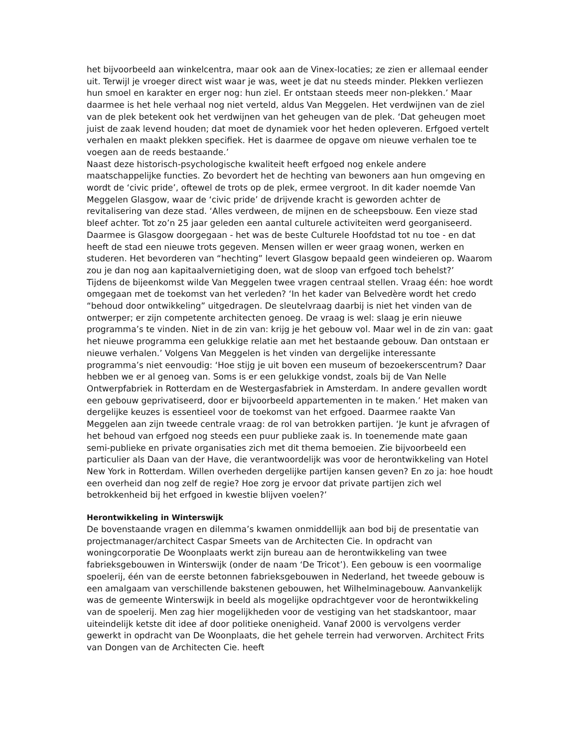het bijvoorbeeld aan winkelcentra, maar ook aan de Vinex-locaties; ze zien er allemaal eender uit. Terwijl je vroeger direct wist waar je was, weet je dat nu steeds minder. Plekken verliezen hun smoel en karakter en erger nog: hun ziel. Er ontstaan steeds meer non-plekken.’ Maar daarmee is het hele verhaal nog niet verteld, aldus Van Meggelen. Het verdwijnen van de ziel van de plek betekent ook het verdwijnen van het geheugen van de plek. ‘Dat geheugen moet juist de zaak levend houden; dat moet de dynamiek voor het heden opleveren. Erfgoed vertelt verhalen en maakt plekken specifiek. Het is daarmee de opgave om nieuwe verhalen toe te voegen aan de reeds bestaande.’
Naast deze historisch-psychologische kwaliteit heeft erfgoed nog enkele andere maatschappelijke functies. Zo bevordert het de hechting van bewoners aan hun omgeving en wordt de ‘civic pride’, oftewel de trots op de plek, ermee vergroot. In dit kader noemde Van Meggelen Glasgow, waar de ‘civic pride’ de drijvende kracht is geworden achter de revitalisering van deze stad. ‘Alles verdween, de mijnen en de scheepsbouw. Een vieze stad bleef achter. Tot zo’n 25 jaar geleden een aantal culturele activiteiten werd georganiseerd. Daarmee is Glasgow doorgegaan - het was de beste Culturele Hoofdstad tot nu toe - en dat heeft de stad een nieuwe trots gegeven. Mensen willen er weer graag wonen, werken en studeren. Het bevorderen van “hechting” levert Glasgow bepaald geen windeieren op. Waarom zou je dan nog aan kapitaalvernietiging doen, wat de sloop van erfgoed toch behelst?’
Tijdens de bijeenkomst wilde Van Meggelen twee vragen centraal stellen. Vraag één: hoe wordt omgegaan met de toekomst van het verleden? ‘In het kader van Belvedère wordt het credo “behoud door ontwikkeling” uitgedragen. De sleutelvraag daarbij is niet het vinden van de ontwerper; er zijn competente architecten genoeg. De vraag is wel: slaag je erin nieuwe programma’s te vinden. Niet in de zin van: krijg je het gebouw vol. Maar wel in de zin van: gaat het nieuwe programma een gelukkige relatie aan met het bestaande gebouw. Dan ontstaan er nieuwe verhalen.’ Volgens Van Meggelen is het vinden van dergelijke interessante programma’s niet eenvoudig: ‘Hoe stijg je uit boven een museum of bezoekerscentrum? Daar hebben we er al genoeg van. Soms is er een gelukkige vondst, zoals bij de Van Nelle Ontwerpfabriek in Rotterdam en de Westergasfabriek in Amsterdam. In andere gevallen wordt een gebouw geprivatiseerd, door er bijvoorbeeld appartementen in te maken.’ Het maken van dergelijke keuzes is essentieel voor de toekomst van het erfgoed. Daarmee raakte Van Meggelen aan zijn tweede centrale vraag: de rol van betrokken partijen. ‘Je kunt je afvragen of het behoud van erfgoed nog steeds een puur publieke zaak is. In toenemende mate gaan semi-publieke en private organisaties zich met dit thema bemoeien. Zie bijvoorbeeld een particulier als Daan van der Have, die verantwoordelijk was voor de herontwikkeling van Hotel New York in Rotterdam. Willen overheden dergelijke partijen kansen geven? En zo ja: hoe houdt een overheid dan nog zelf de regie? Hoe zorg je ervoor dat private partijen zich wel betrokkenheid bij het erfgoed in kwestie blijven voelen?’
Herontwikkeling in Winterswijk
De bovenstaande vragen en dilemma’s kwamen onmiddellijk aan bod bij de presentatie van projectmanager/architect Caspar Smeets van de Architecten Cie. In opdracht van woningcorporatie De Woonplaats werkt zijn bureau aan de herontwikkeling van twee fabrieksgebouwen in Winterswijk (onder de naam ‘De Tricot’). Een gebouw is een voormalige spoelerij, één van de eerste betonnen fabrieksgebouwen in Nederland, het tweede gebouw is een amalgaam van verschillende bakstenen gebouwen, het Wilhelminagebouw. Aanvankelijk was de gemeente Winterswijk in beeld als mogelijke opdrachtgever voor de herontwikkeling van de spoelerij. Men zag hier mogelijkheden voor de vestiging van het stadskantoor, maar uiteindelijk ketste dit idee af door politieke onenigheid. Vanaf 2000 is vervolgens verder gewerkt in opdracht van De Woonplaats, die het gehele terrein had verworven. Architect Frits van Dongen van de Architecten Cie. heeft